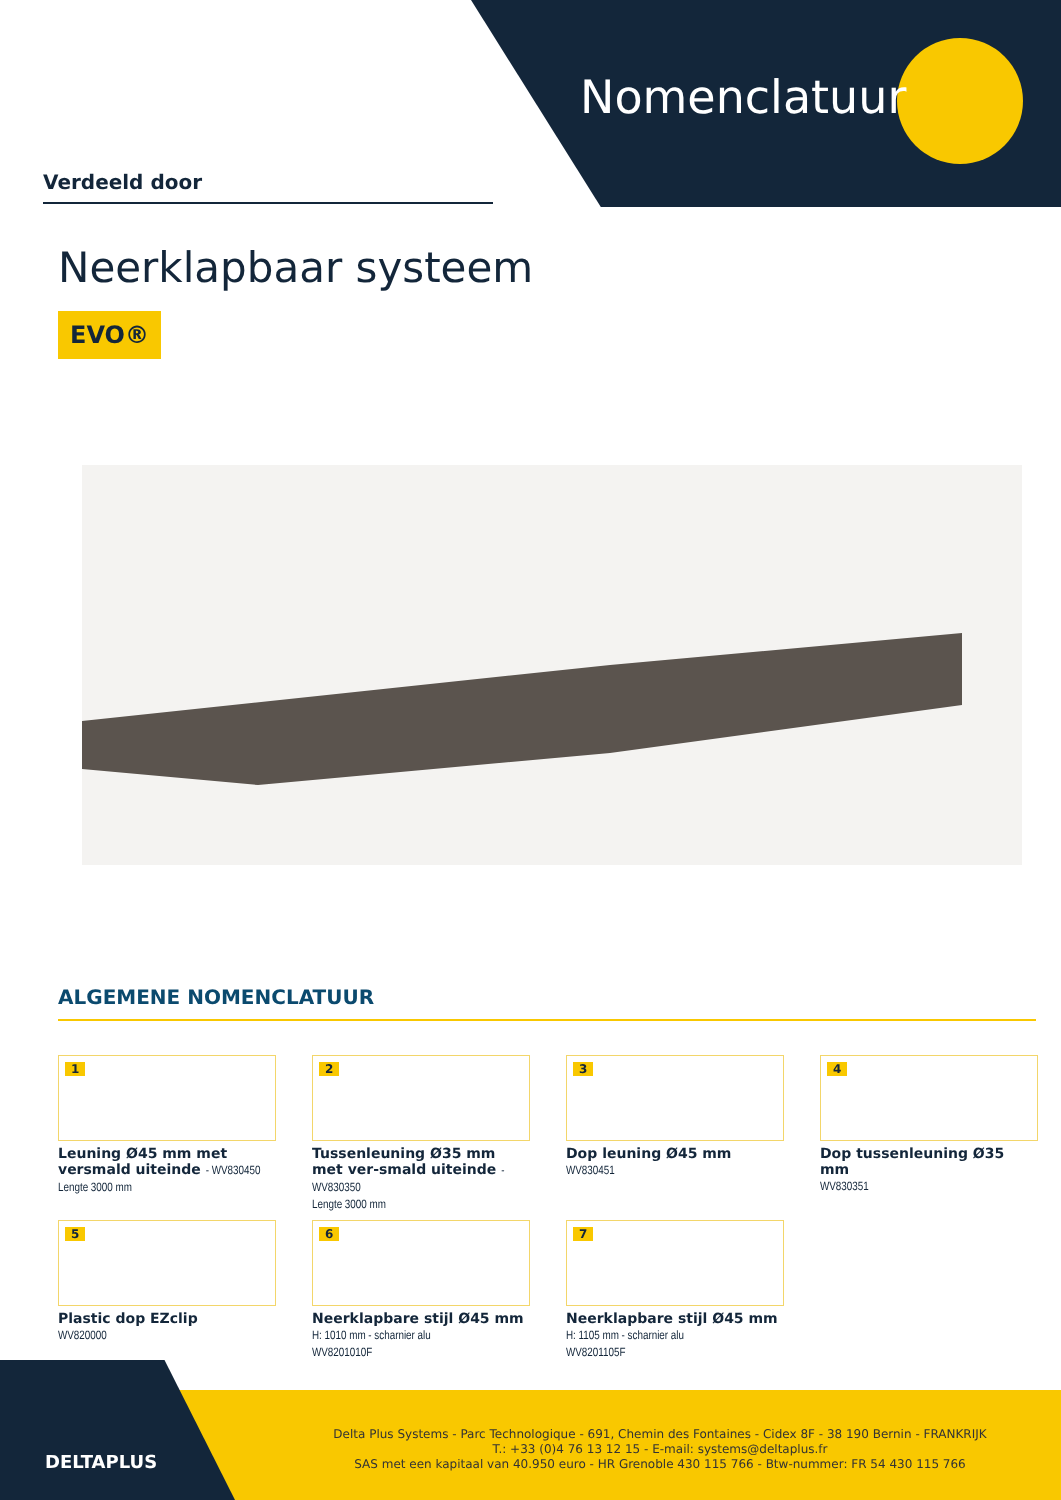Nomenclatuur
Verdeeld door
Neerklapbaar systeem
EVO®
ALGEMENE NOMENCLATUUR
1
Leuning Ø45 mm met versmald uiteinde - WV830450
Lengte 3000 mm
2
Tussenleuning Ø35 mm met ver-smald uiteinde - WV830350
Lengte 3000 mm
3
Dop leuning Ø45 mm
WV830451
4
Dop tussenleuning Ø35 mm
WV830351
5
Plastic dop EZclip
WV820000
6
Neerklapbare stijl Ø45 mm
H: 1010 mm - scharnier alu
WV8201010F
7
Neerklapbare stijl Ø45 mm
H: 1105 mm - scharnier alu
WV8201105F
DELTAPLUS
Delta Plus Systems - Parc Technologique - 691, Chemin des Fontaines - Cidex 8F - 38 190 Bernin - FRANKRIJK
T.: +33 (0)4 76 13 12 15 - E-mail: systems@deltaplus.fr
SAS met een kapitaal van 40.950 euro - HR Grenoble 430 115 766 - Btw-nummer: FR 54 430 115 766